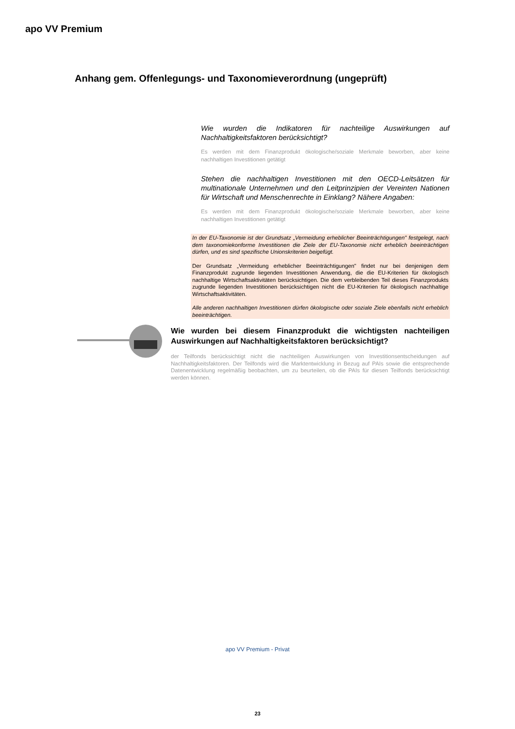apo VV Premium
Anhang gem. Offenlegungs- und Taxonomieverordnung (ungeprüft)
Wie wurden die Indikatoren für nachteilige Auswirkungen auf Nachhaltigkeitsfaktoren berücksichtigt?
Es werden mit dem Finanzprodukt ökologische/soziale Merkmale beworben, aber keine nachhaltigen Investitionen getätigt
Stehen die nachhaltigen Investitionen mit den OECD-Leitsätzen für multinationale Unternehmen und den Leitprinzipien der Vereinten Nationen für Wirtschaft und Menschenrechte in Einklang? Nähere Angaben:
Es werden mit dem Finanzprodukt ökologische/soziale Merkmale beworben, aber keine nachhaltigen Investitionen getätigt
In der EU-Taxonomie ist der Grundsatz „Vermeidung erheblicher Beeinträchtigungen" festgelegt, nach dem taxonomiekonforme Investitionen die Ziele der EU-Taxonomie nicht erheblich beeinträchtigen dürfen, und es sind spezifische Unionskriterien beigefügt.
Der Grundsatz „Vermeidung erheblicher Beeinträchtigungen" findet nur bei denjenigen dem Finanzprodukt zugrunde liegenden Investitionen Anwendung, die die EU-Kriterien für ökologisch nachhaltige Wirtschaftsaktivitäten berücksichtigen. Die dem verbleibenden Teil dieses Finanzprodukts zugrunde liegenden Investitionen berücksichtigen nicht die EU-Kriterien für ökologisch nachhaltige Wirtschaftsaktivitäten.
Alle anderen nachhaltigen Investitionen dürfen ökologische oder soziale Ziele ebenfalls nicht erheblich beeinträchtigen.
Wie wurden bei diesem Finanzprodukt die wichtigsten nachteiligen Auswirkungen auf Nachhaltigkeitsfaktoren berücksichtigt?
der Teilfonds berücksichtigt nicht die nachteiligen Auswirkungen von Investitionsentscheidungen auf Nachhaltigkeitsfaktoren. Der Teilfonds wird die Marktentwicklung in Bezug auf PAIs sowie die entsprechende Datenentwicklung regelmäßig beobachten, um zu beurteilen, ob die PAIs für diesen Teilfonds berücksichtigt werden können.
apo VV Premium - Privat
23